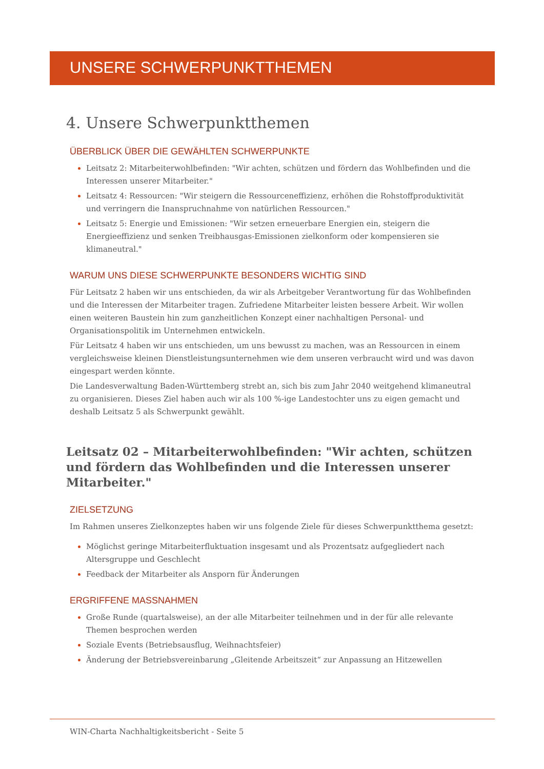UNSERE SCHWERPUNKTTHEMEN
4. Unsere Schwerpunktthemen
ÜBERBLICK ÜBER DIE GEWÄHLTEN SCHWERPUNKTE
Leitsatz 2: Mitarbeiterwohlbefinden: "Wir achten, schützen und fördern das Wohlbefinden und die Interessen unserer Mitarbeiter."
Leitsatz 4: Ressourcen: "Wir steigern die Ressourceneffizienz, erhöhen die Rohstoffproduktivität und verringern die Inanspruchnahme von natürlichen Ressourcen."
Leitsatz 5: Energie und Emissionen: "Wir setzen erneuerbare Energien ein, steigern die Energieeffizienz und senken Treibhausgas-Emissionen zielkonform oder kompensieren sie klimaneutral."
WARUM UNS DIESE SCHWERPUNKTE BESONDERS WICHTIG SIND
Für Leitsatz 2 haben wir uns entschieden, da wir als Arbeitgeber Verantwortung für das Wohlbefinden und die Interessen der Mitarbeiter tragen. Zufriedene Mitarbeiter leisten bessere Arbeit. Wir wollen einen weiteren Baustein hin zum ganzheitlichen Konzept einer nachhaltigen Personal- und Organisationspolitik im Unternehmen entwickeln.
Für Leitsatz 4 haben wir uns entschieden, um uns bewusst zu machen, was an Ressourcen in einem vergleichsweise kleinen Dienstleistungsunternehmen wie dem unseren verbraucht wird und was davon eingespart werden könnte.
Die Landesverwaltung Baden-Württemberg strebt an, sich bis zum Jahr 2040 weitgehend klimaneutral zu organisieren. Dieses Ziel haben auch wir als 100 %-ige Landestochter uns zu eigen gemacht und deshalb Leitsatz 5 als Schwerpunkt gewählt.
Leitsatz 02 – Mitarbeiterwohlbefinden: "Wir achten, schützen und fördern das Wohlbefinden und die Interessen unserer Mitarbeiter."
ZIELSETZUNG
Im Rahmen unseres Zielkonzeptes haben wir uns folgende Ziele für dieses Schwerpunktthema gesetzt:
Möglichst geringe Mitarbeiterfluktuation insgesamt und als Prozentsatz aufgegliedert nach Altersgruppe und Geschlecht
Feedback der Mitarbeiter als Ansporn für Änderungen
ERGRIFFENE MASSNAHMEN
Große Runde (quartalsweise), an der alle Mitarbeiter teilnehmen und in der für alle relevante Themen besprochen werden
Soziale Events (Betriebsausflug, Weihnachtsfeier)
Änderung der Betriebsvereinbarung „Gleitende Arbeitszeit“ zur Anpassung an Hitzewellen
WIN-Charta Nachhaltigkeitsbericht - Seite 5